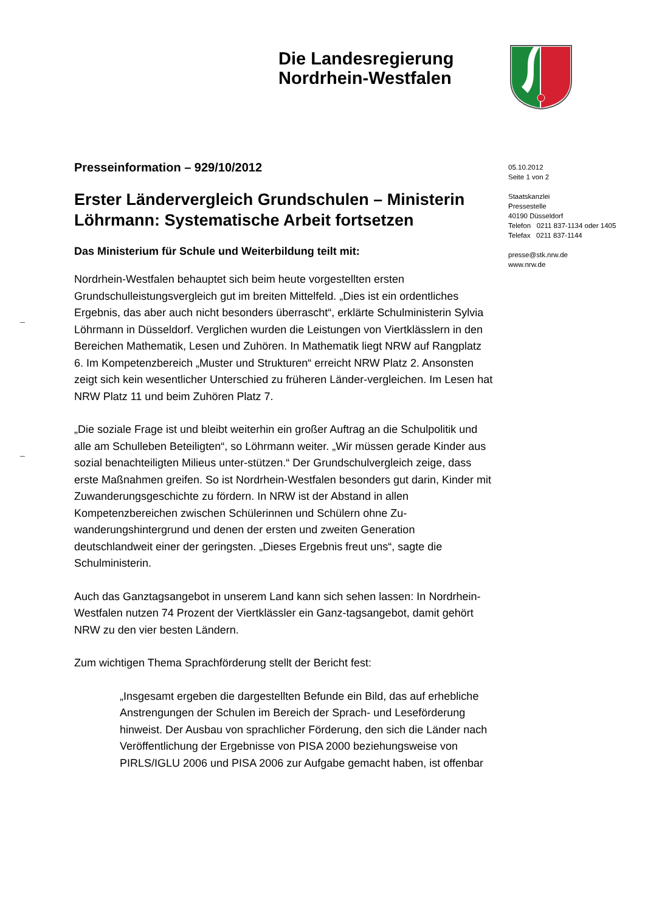Die Landesregierung
Nordrhein-Westfalen
Presseinformation – 929/10/2012
Erster Ländervergleich Grundschulen – Ministerin Löhrmann: Systematische Arbeit fortsetzen
Das Ministerium für Schule und Weiterbildung teilt mit:
Nordrhein-Westfalen behauptet sich beim heute vorgestellten ersten Grundschulleistungsvergleich gut im breiten Mittelfeld. „Dies ist ein ordentliches Ergebnis, das aber auch nicht besonders überrascht“, erklärte Schulministerin Sylvia Löhrmann in Düsseldorf. Verglichen wurden die Leistungen von Viertklässlern in den Bereichen Mathematik, Lesen und Zuhören. In Mathematik liegt NRW auf Rangplatz 6. Im Kompetenzbereich „Muster und Strukturen“ erreicht NRW Platz 2. Ansonsten zeigt sich kein wesentlicher Unterschied zu früheren Länder-vergleichen. Im Lesen hat NRW Platz 11 und beim Zuhören Platz 7.
„Die soziale Frage ist und bleibt weiterhin ein großer Auftrag an die Schulpolitik und alle am Schulleben Beteiligten“, so Löhrmann weiter. „Wir müssen gerade Kinder aus sozial benachteiligten Milieus unter-stützen.“ Der Grundschulvergleich zeige, dass erste Maßnahmen greifen. So ist Nordrhein-Westfalen besonders gut darin, Kinder mit Zuwanderungsgeschichte zu fördern. In NRW ist der Abstand in allen Kompetenzbereichen zwischen Schülerinnen und Schülern ohne Zu-wanderungshintergrund und denen der ersten und zweiten Generation deutschlandweit einer der geringsten. „Dieses Ergebnis freut uns“, sagte die Schulministerin.
Auch das Ganztagsangebot in unserem Land kann sich sehen lassen: In Nordrhein-Westfalen nutzen 74 Prozent der Viertklässler ein Ganz-tagsangebot, damit gehört NRW zu den vier besten Ländern.
Zum wichtigen Thema Sprachförderung stellt der Bericht fest:
„Insgesamt ergeben die dargestellten Befunde ein Bild, das auf erhebliche Anstrengungen der Schulen im Bereich der Sprach- und Leseförderung hinweist. Der Ausbau von sprachlicher Förderung, den sich die Länder nach Veröffentlichung der Ergebnisse von PISA 2000 beziehungsweise von PIRLS/IGLU 2006 und PISA 2006 zur Aufgabe gemacht haben, ist offenbar
05.10.2012
Seite 1 von 2
Staatskanzlei
Pressestelle
40190 Düsseldorf
Telefon 0211 837-1134 oder 1405
Telefax 0211 837-1144
presse@stk.nrw.de
www.nrw.de